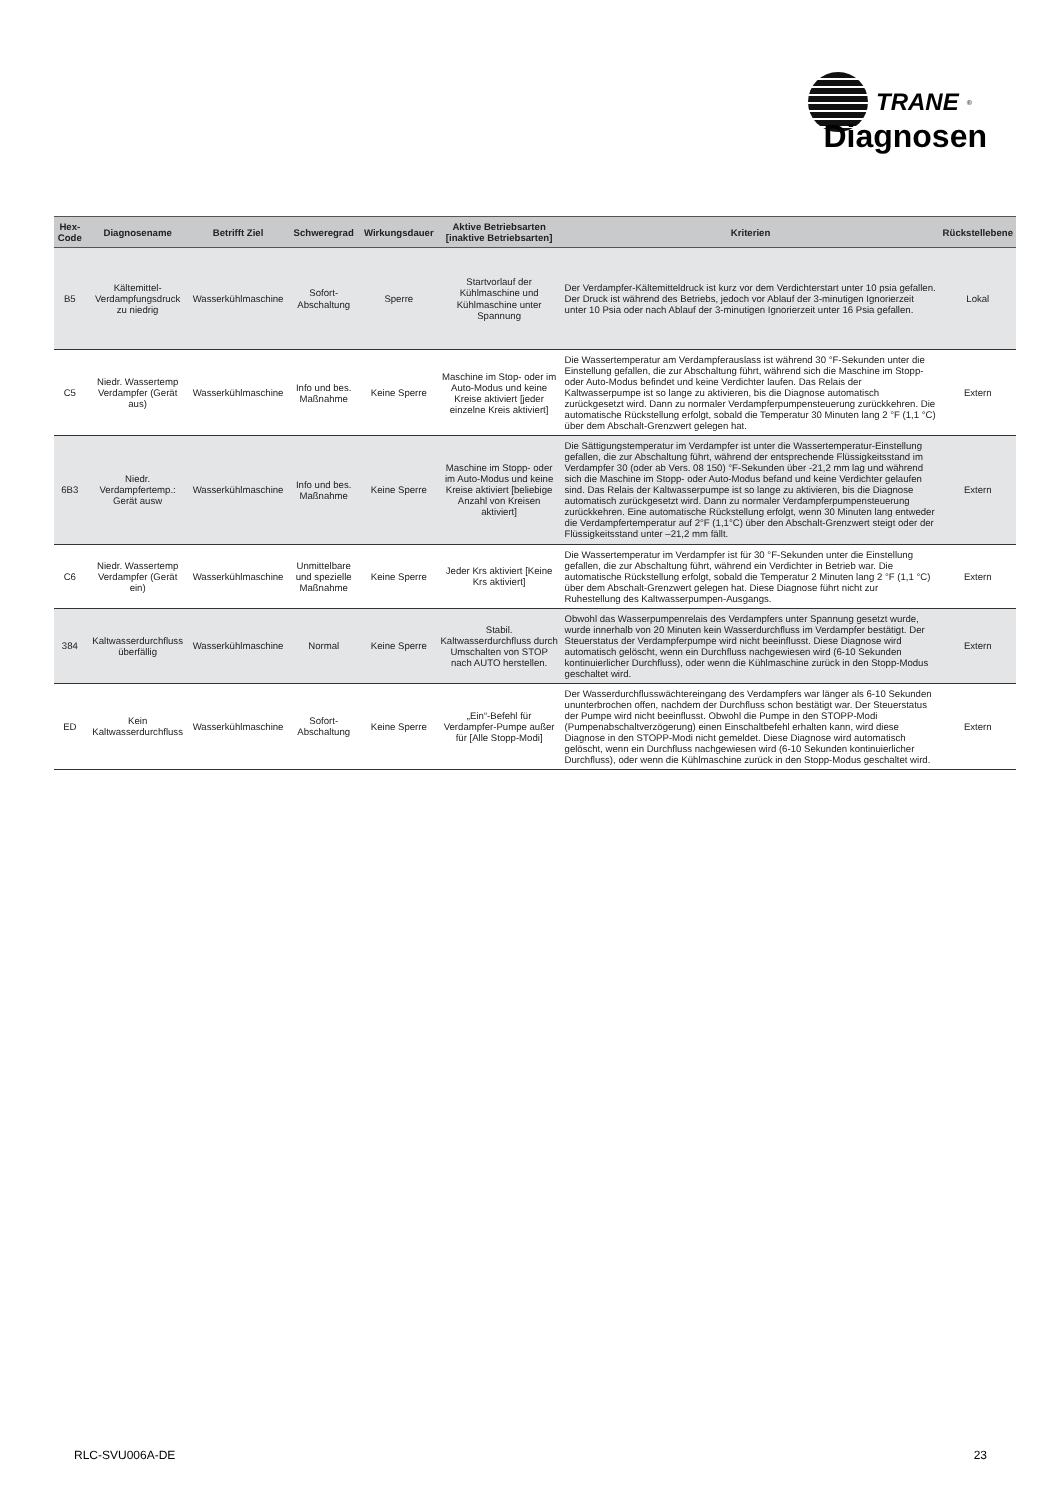TRANE<sup>®</sup>
Diagnosen
| Hex-Code | Diagnosename | Betrifft Ziel | Schweregrad | Wirkungsdauer | Aktive Betriebsarten [inaktive Betriebsarten] | Kriterien | Rückstellebene |
| --- | --- | --- | --- | --- | --- | --- | --- |
| B5 | Kältemittel-Verdampfungsdruck zu niedrig | Wasserkühlmaschine | Sofort-Abschaltung | Sperre | Startvorlauf der Kühlmaschine und Kühlmaschine unter Spannung | Der Verdampfer-Kältemitteldruck ist kurz vor dem Verdichterstart unter 10 psia gefallen. Der Druck ist während des Betriebs, jedoch vor Ablauf der 3-minutigen Ignorierzeit unter 10 Psia oder nach Ablauf der 3-minutigen Ignorierzeit unter 16 Psia gefallen. | Lokal |
| C5 | Niedr. Wassertemp Verdampfer (Gerät aus) | Wasserkühlmaschine | Info und bes. Maßnahme | Keine Sperre | Maschine im Stop- oder im Auto-Modus und keine Kreise aktiviert [jeder einzelne Kreis aktiviert] | Die Wassertemperatur am Verdampferauslass ist während 30 °F-Sekunden unter die Einstellung gefallen, die zur Abschaltung führt, während sich die Maschine im Stopp- oder Auto-Modus befindet und keine Verdichter laufen. Das Relais der Kaltwasserpumpe ist so lange zu aktivieren, bis die Diagnose automatisch zurückgesetzt wird. Dann zu normaler Verdampferpumpensteuerung zurückkehren. Die automatische Rückstellung erfolgt, sobald die Temperatur 30 Minuten lang 2 °F (1,1 °C) über dem Abschalt-Grenzwert gelegen hat. | Extern |
| 6B3 | Niedr. Verdampfertemp.: Gerät ausw | Wasserkühlmaschine | Info und bes. Maßnahme | Keine Sperre | Maschine im Stopp- oder im Auto-Modus und keine Kreise aktiviert [beliebige Anzahl von Kreisen aktiviert] | Die Sättigungstemperatur im Verdampfer ist unter die Wassertemperatur-Einstellung gefallen, die zur Abschaltung führt, während der entsprechende Flüssigkeitsstand im Verdampfer 30 (oder ab Vers. 08 150) °F-Sekunden über -21,2 mm lag und während sich die Maschine im Stopp- oder Auto-Modus befand und keine Verdichter gelaufen sind. Das Relais der Kaltwasserpumpe ist so lange zu aktivieren, bis die Diagnose automatisch zurückgesetzt wird. Dann zu normaler Verdampferpumpensteuerung zurückkehren. Eine automatische Rückstellung erfolgt, wenn 30 Minuten lang entweder die Verdampfertemperatur auf 2°F (1,1°C) über den Abschalt-Grenzwert steigt oder der Flüssigkeitsstand unter –21,2 mm fällt. | Extern |
| C6 | Niedr. Wassertemp Verdampfer (Gerät ein) | Wasserkühlmaschine | Unmittelbare und spezielle Maßnahme | Keine Sperre | Jeder Krs aktiviert [Keine Krs aktiviert] | Die Wassertemperatur im Verdampfer ist für 30 °F-Sekunden unter die Einstellung gefallen, die zur Abschaltung führt, während ein Verdichter in Betrieb war. Die automatische Rückstellung erfolgt, sobald die Temperatur 2 Minuten lang 2 °F (1,1 °C) über dem Abschalt-Grenzwert gelegen hat. Diese Diagnose führt nicht zur Ruhestellung des Kaltwasserpumpen-Ausgangs. | Extern |
| 384 | Kaltwasserdurchfluss überfällig | Wasserkühlmaschine | Normal | Keine Sperre | Stabil. Kaltwasserdurchfluss durch Umschalten von STOP nach AUTO herstellen. | Obwohl das Wasserpumpenrelais des Verdampfers unter Spannung gesetzt wurde, wurde innerhalb von 20 Minuten kein Wasserdurchfluss im Verdampfer bestätigt. Der Steuerstatus der Verdampferpumpe wird nicht beeinflusst. Diese Diagnose wird automatisch gelöscht, wenn ein Durchfluss nachgewiesen wird (6-10 Sekunden kontinuierlicher Durchfluss), oder wenn die Kühlmaschine zurück in den Stopp-Modus geschaltet wird. | Extern |
| ED | Kein Kaltwasserdurchfluss | Wasserkühlmaschine | Sofort-Abschaltung | Keine Sperre | „Ein“-Befehl für Verdampfer-Pumpe außer für [Alle Stopp-Modi] | Der Wasserdurchflusswächtereingang des Verdampfers war länger als 6-10 Sekunden ununterbrochen offen, nachdem der Durchfluss schon bestätigt war. Der Steuerstatus der Pumpe wird nicht beeinflusst. Obwohl die Pumpe in den STOPP-Modi (Pumpenabschaltverzögerung) einen Einschaltbefehl erhalten kann, wird diese Diagnose in den STOPP-Modi nicht gemeldet. Diese Diagnose wird automatisch gelöscht, wenn ein Durchfluss nachgewiesen wird (6-10 Sekunden kontinuierlicher Durchfluss), oder wenn die Kühlmaschine zurück in den Stopp-Modus geschaltet wird. | Extern |
RLC-SVU006A-DE 23